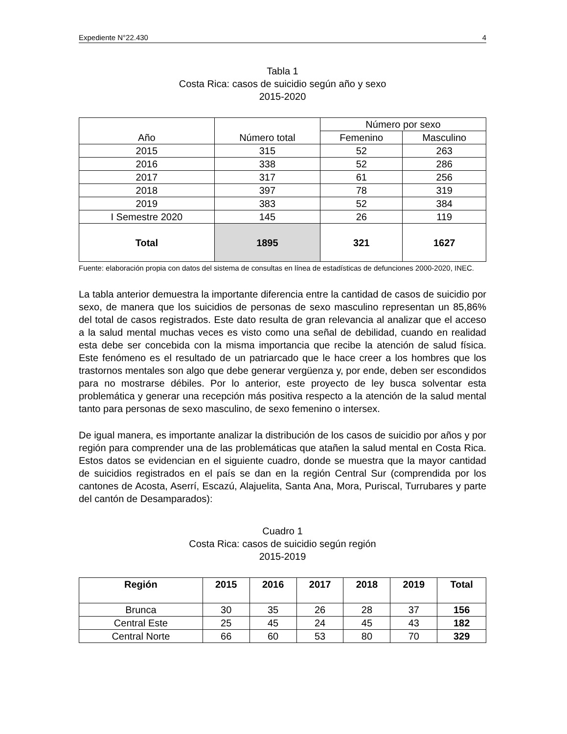Expediente N°22.430 4
Tabla 1
Costa Rica: casos de suicidio según año y sexo
2015-2020
| Año | Número total | Número por sexo | |
| --- | --- | --- | --- |
| | | Femenino | Masculino |
| 2015 | 315 | 52 | 263 |
| 2016 | 338 | 52 | 286 |
| 2017 | 317 | 61 | 256 |
| 2018 | 397 | 78 | 319 |
| 2019 | 383 | 52 | 384 |
| I Semestre 2020 | 145 | 26 | 119 |
| Total | 1895 | 321 | 1627 |
Fuente: elaboración propia con datos del sistema de consultas en línea de estadísticas de defunciones 2000-2020, INEC.
La tabla anterior demuestra la importante diferencia entre la cantidad de casos de suicidio por sexo, de manera que los suicidios de personas de sexo masculino representan un 85,86% del total de casos registrados. Este dato resulta de gran relevancia al analizar que el acceso a la salud mental muchas veces es visto como una señal de debilidad, cuando en realidad esta debe ser concebida con la misma importancia que recibe la atención de salud física. Este fenómeno es el resultado de un patriarcado que le hace creer a los hombres que los trastornos mentales son algo que debe generar vergüenza y, por ende, deben ser escondidos para no mostrarse débiles. Por lo anterior, este proyecto de ley busca solventar esta problemática y generar una recepción más positiva respecto a la atención de la salud mental tanto para personas de sexo masculino, de sexo femenino o intersex.
De igual manera, es importante analizar la distribución de los casos de suicidio por años y por región para comprender una de las problemáticas que atañen la salud mental en Costa Rica. Estos datos se evidencian en el siguiente cuadro, donde se muestra que la mayor cantidad de suicidios registrados en el país se dan en la región Central Sur (comprendida por los cantones de Acosta, Aserrí, Escazú, Alajuelita, Santa Ana, Mora, Puriscal, Turrubares y parte del cantón de Desamparados):
Cuadro 1
Costa Rica: casos de suicidio según región
2015-2019
| Región | 2015 | 2016 | 2017 | 2018 | 2019 | Total |
| --- | --- | --- | --- | --- | --- | --- |
| Brunca | 30 | 35 | 26 | 28 | 37 | 156 |
| Central Este | 25 | 45 | 24 | 45 | 43 | 182 |
| Central Norte | 66 | 60 | 53 | 80 | 70 | 329 |